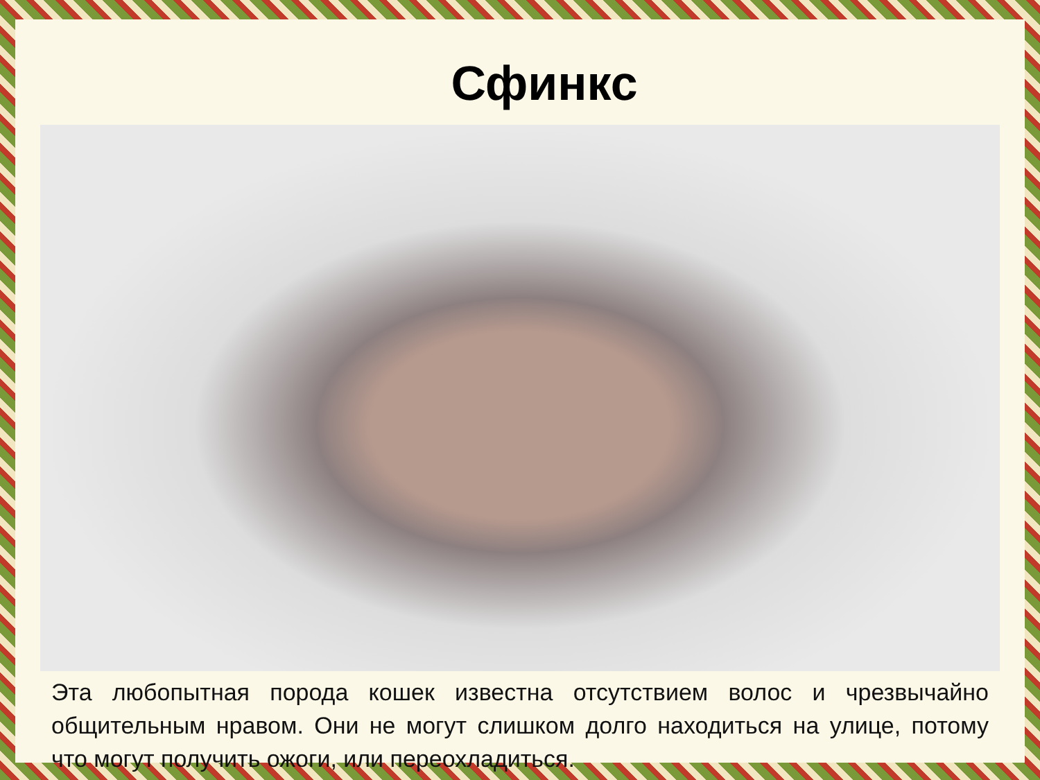Сфинкс
Эта любопытная порода кошек известна отсутствием волос и чрезвычайно общительным нравом. Они не могут слишком долго находиться на улице, потому что могут получить ожоги, или переохладиться.